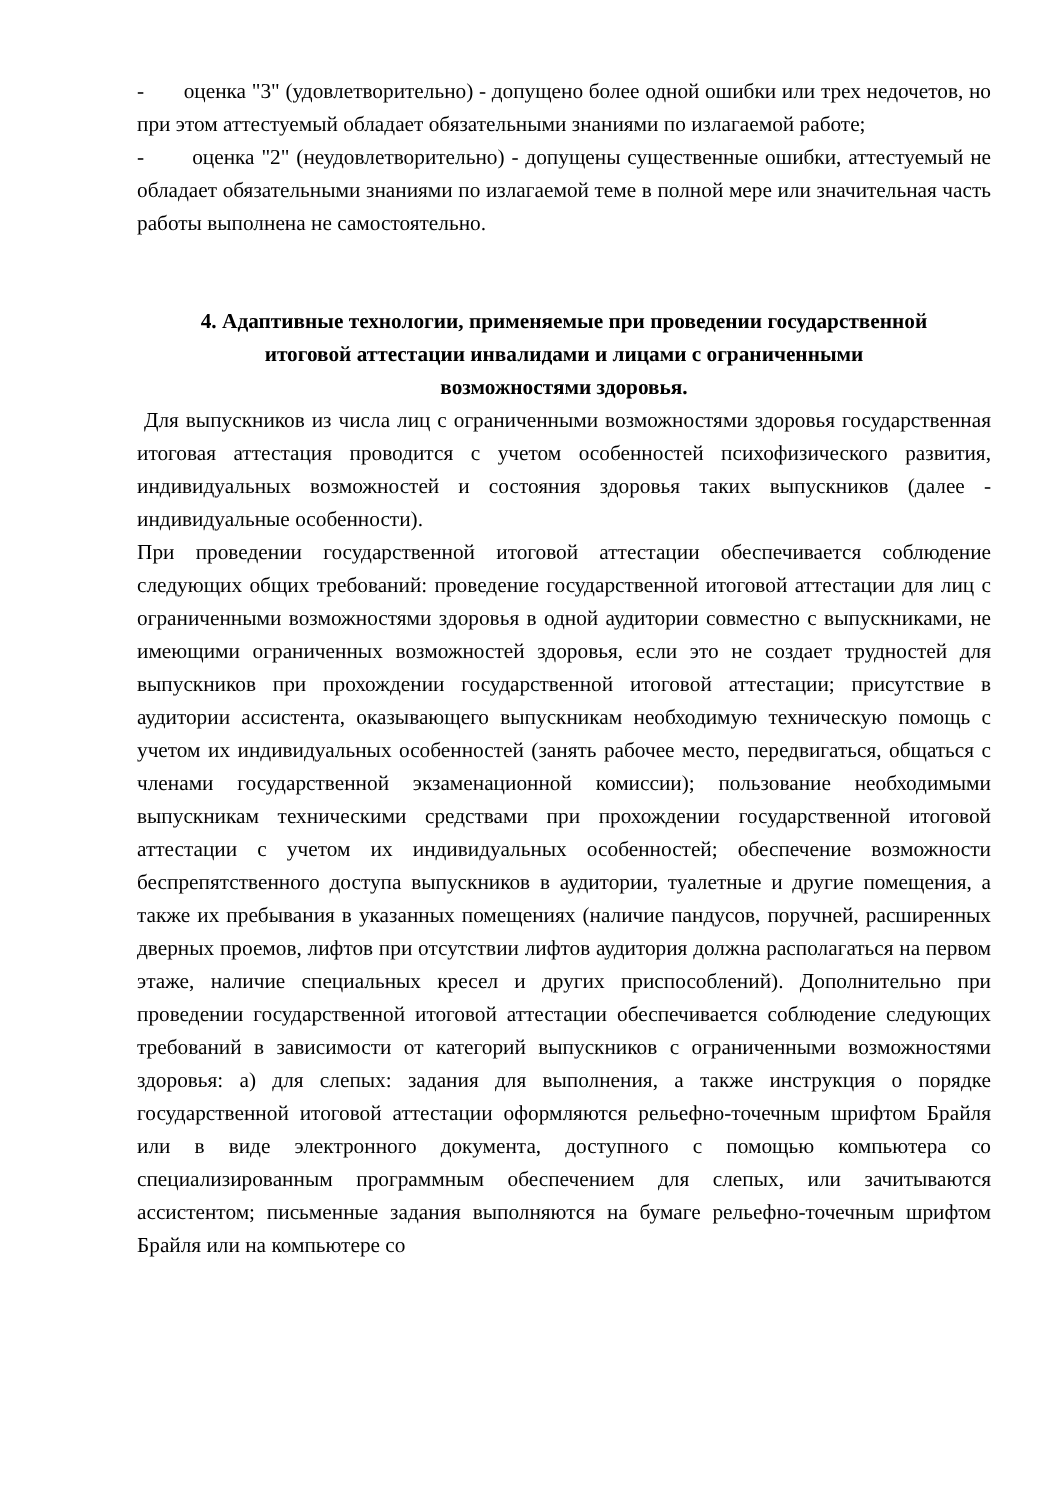- оценка "3" (удовлетворительно) - допущено более одной ошибки или трех недочетов, но при этом аттестуемый обладает обязательными знаниями по излагаемой работе;
- оценка "2" (неудовлетворительно) - допущены существенные ошибки, аттестуемый не обладает обязательными знаниями по излагаемой теме в полной мере или значительная часть работы выполнена не самостоятельно.
4. Адаптивные технологии, применяемые при проведении государственной итоговой аттестации инвалидами и лицами с ограниченными возможностями здоровья.
Для выпускников из числа лиц с ограниченными возможностями здоровья государственная итоговая аттестация проводится с учетом особенностей психофизического развития, индивидуальных возможностей и состояния здоровья таких выпускников (далее - индивидуальные особенности).
При проведении государственной итоговой аттестации обеспечивается соблюдение следующих общих требований: проведение государственной итоговой аттестации для лиц с ограниченными возможностями здоровья в одной аудитории совместно с выпускниками, не имеющими ограниченных возможностей здоровья, если это не создает трудностей для выпускников при прохождении государственной итоговой аттестации; присутствие в аудитории ассистента, оказывающего выпускникам необходимую техническую помощь с учетом их индивидуальных особенностей (занять рабочее место, передвигаться, общаться с членами государственной экзаменационной комиссии); пользование необходимыми выпускникам техническими средствами при прохождении государственной итоговой аттестации с учетом их индивидуальных особенностей; обеспечение возможности беспрепятственного доступа выпускников в аудитории, туалетные и другие помещения, а также их пребывания в указанных помещениях (наличие пандусов, поручней, расширенных дверных проемов, лифтов при отсутствии лифтов аудитория должна располагаться на первом этаже, наличие специальных кресел и других приспособлений). Дополнительно при проведении государственной итоговой аттестации обеспечивается соблюдение следующих требований в зависимости от категорий выпускников с ограниченными возможностями здоровья: а) для слепых: задания для выполнения, а также инструкция о порядке государственной итоговой аттестации оформляются рельефно-точечным шрифтом Брайля или в виде электронного документа, доступного с помощью компьютера со специализированным программным обеспечением для слепых, или зачитываются ассистентом; письменные задания выполняются на бумаге рельефно-точечным шрифтом Брайля или на компьютере со